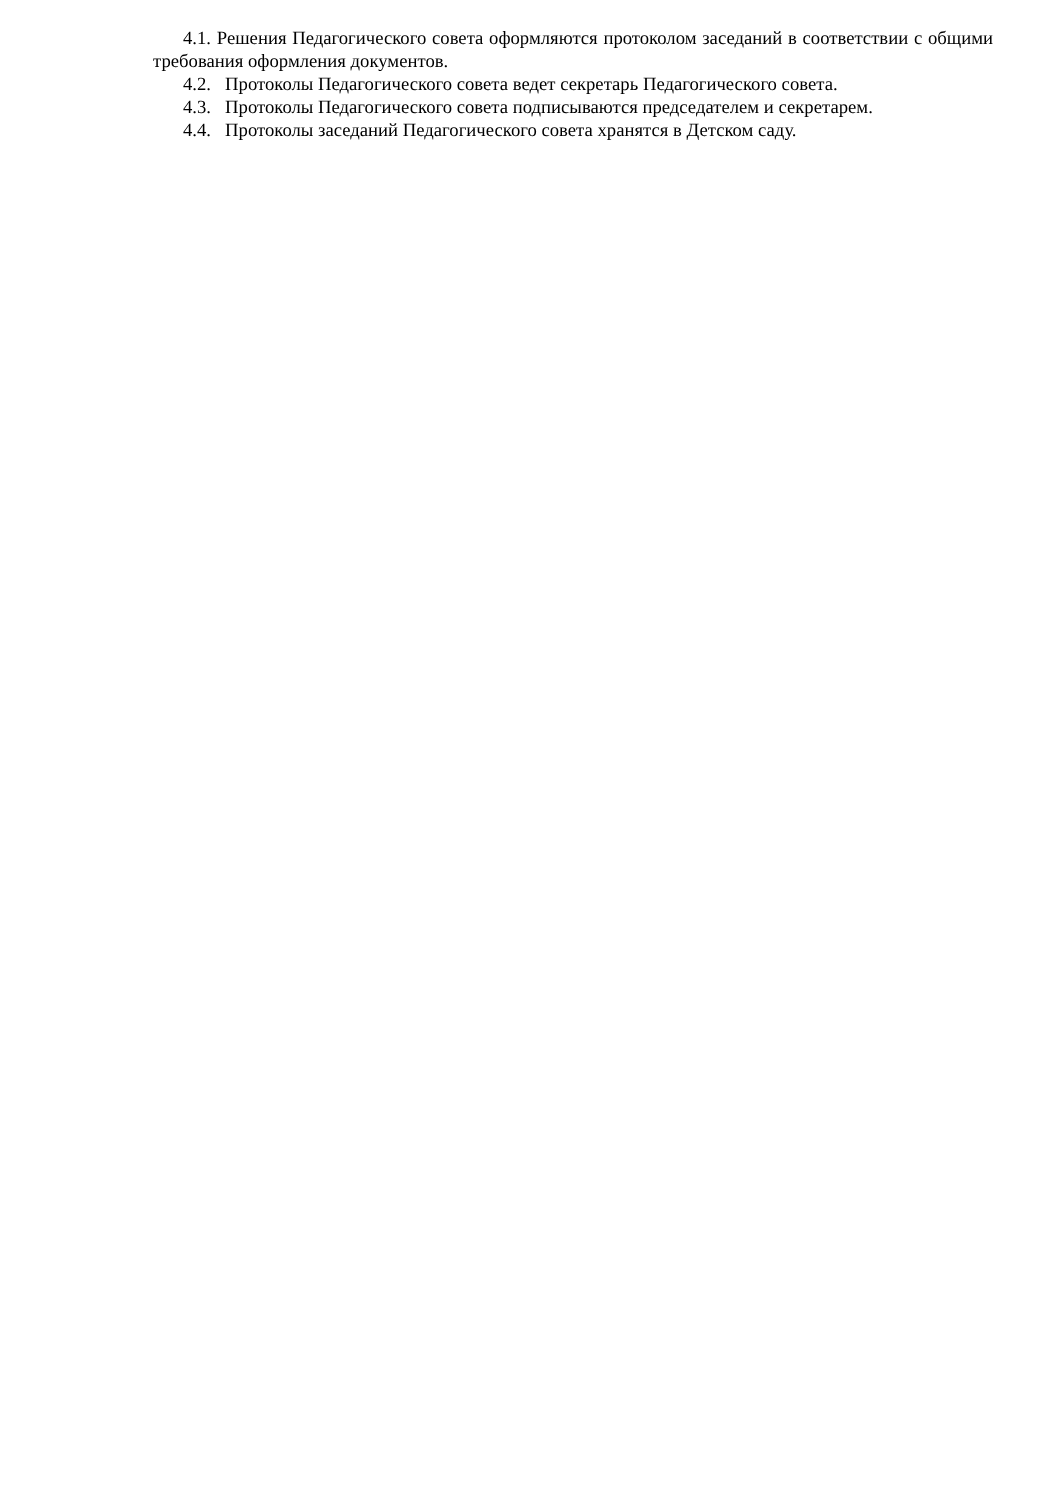4.1. Решения Педагогического совета оформляются протоколом заседаний в соответствии с общими требования оформления документов.
4.2. Протоколы Педагогического совета ведет секретарь Педагогического совета.
4.3. Протоколы Педагогического совета подписываются председателем и секретарем.
4.4. Протоколы заседаний Педагогического совета хранятся в Детском саду.